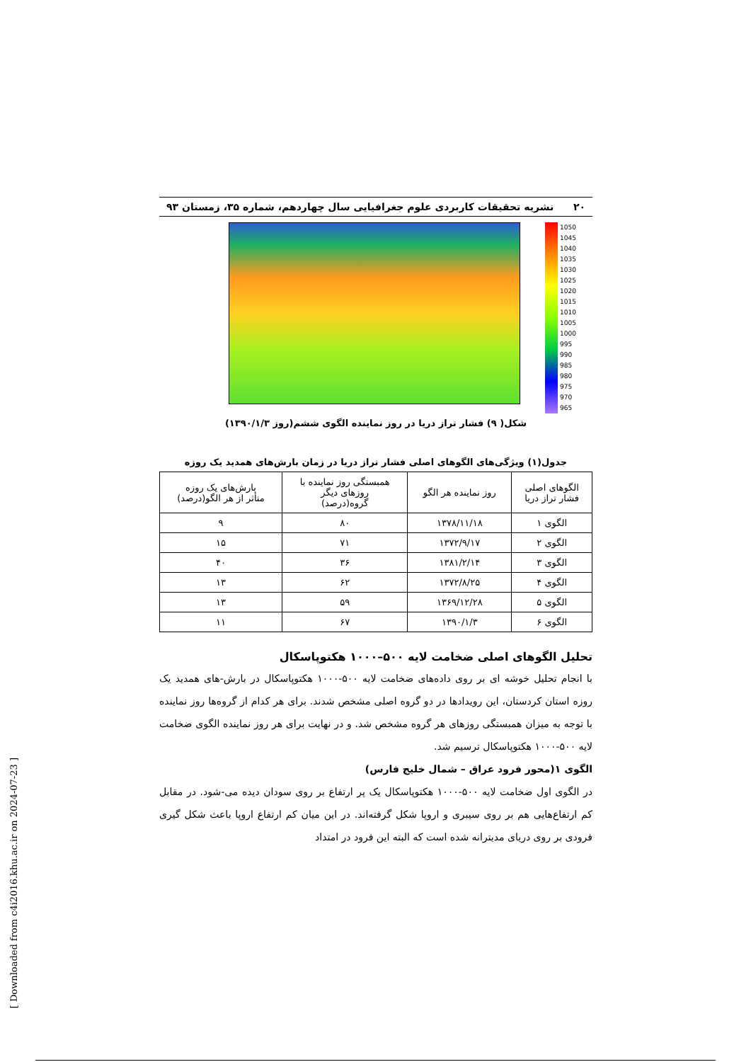۲۰ نشریه تحقیقات کاربردی علوم جغرافیایی سال چهاردهم، شماره ۳۵، زمستان ۹۳
1050
1045
1040
1035
1030
1025
1020
1015
1010
1005
1000
995
990
985
980
975
970
965
شکل( ۹) فشار تراز دریا در روز نماینده الگوی ششم(روز ۱۳۹۰/۱/۳)
جدول(۱) ویژگی‌های الگوهای اصلی فشار تراز دریا در زمان بارش‌های همدید یک روزه
| الگوهای اصلی فشار تراز دریا | روز نماینده هر الگو | همبستگی روز نماینده با روزهای دیگر گروه(درصد) | بارش‌های یک روزه متأثر از هر الگو(درصد) |
| --- | --- | --- | --- |
| الگوی ۱ | ۱۳۷۸/۱۱/۱۸ | ۸۰ | ۹ |
| الگوی ۲ | ۱۳۷۲/۹/۱۷ | ۷۱ | ۱۵ |
| الگوی ۳ | ۱۳۸۱/۲/۱۴ | ۳۶ | ۴۰ |
| الگوی ۴ | ۱۳۷۲/۸/۲۵ | ۶۲ | ۱۳ |
| الگوی ۵ | ۱۳۶۹/۱۲/۲۸ | ۵۹ | ۱۳ |
| الگوی ۶ | ۱۳۹۰/۱/۳ | ۶۷ | ۱۱ |
تحلیل الگوهای اصلی ضخامت لایه ۵۰۰–۱۰۰۰ هکتوپاسکال
با انجام تحلیل خوشه ای بر روی داده‌های ضخامت لایه ۵۰۰-۱۰۰۰ هکتوپاسکال در بارش-های همدید یک روزه استان کردستان، این رویدادها در دو گروه اصلی مشخص شدند. برای هر کدام از گروه‌ها روز نماینده با توجه به میزان همبستگی روزهای هر گروه مشخص شد. و در نهایت برای هر روز نماینده الگوی ضخامت لایه ۵۰۰-۱۰۰۰ هکتوپاسکال ترسیم شد.
الگوی ۱(محور فرود عراق – شمال خلیج فارس)
در الگوی اول ضخامت لایه ۵۰۰-۱۰۰۰ هکتوپاسکال یک پر ارتفاع بر روی سودان دیده می-شود. در مقابل کم ارتفاع‌هایی هم بر روی سیبری و اروپا شکل گرفته‌اند. در این میان کم ارتفاع اروپا باعث شکل گیری فرودی بر روی دریای مدیترانه شده است که البته این فرود در امتداد
[ Downloaded from c4i2016.khu.ac.ir on 2024-07-23 ]